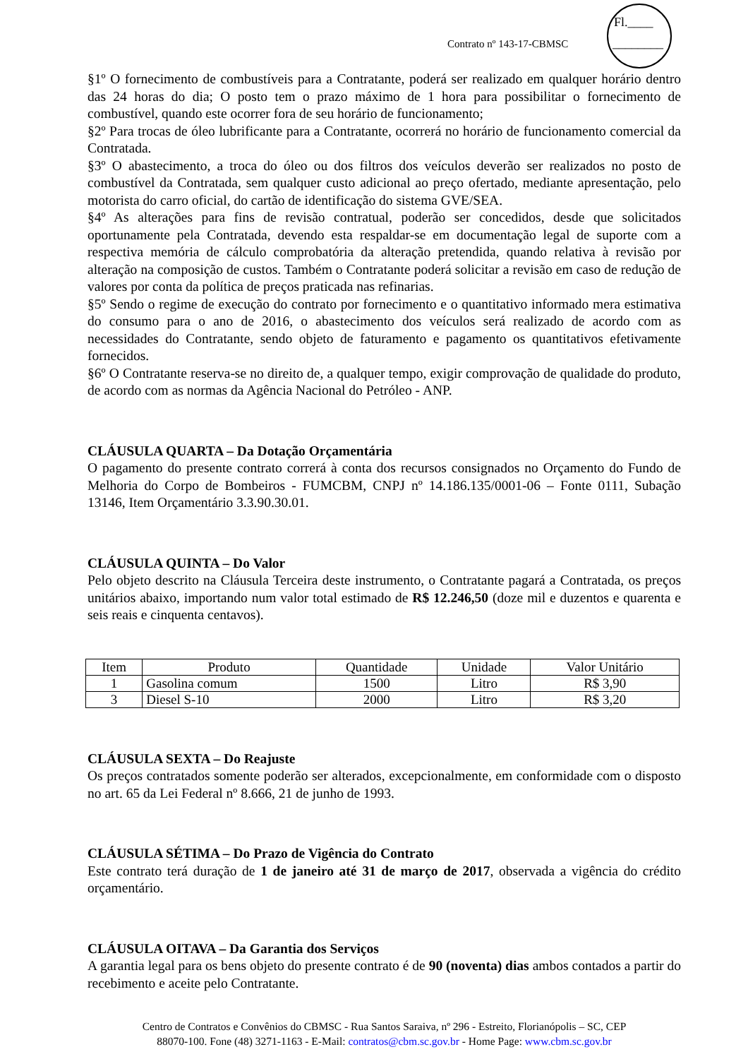Contrato nº 143-17-CBMSC
Fl.____
________
§1º O fornecimento de combustíveis para a Contratante, poderá ser realizado em qualquer horário dentro das 24 horas do dia; O posto tem o prazo máximo de 1 hora para possibilitar o fornecimento de combustível, quando este ocorrer fora de seu horário de funcionamento;
§2º Para trocas de óleo lubrificante para a Contratante, ocorrerá no horário de funcionamento comercial da Contratada.
§3º O abastecimento, a troca do óleo ou dos filtros dos veículos deverão ser realizados no posto de combustível da Contratada, sem qualquer custo adicional ao preço ofertado, mediante apresentação, pelo motorista do carro oficial, do cartão de identificação do sistema GVE/SEA.
§4º As alterações para fins de revisão contratual, poderão ser concedidos, desde que solicitados oportunamente pela Contratada, devendo esta respaldar-se em documentação legal de suporte com a respectiva memória de cálculo comprobatória da alteração pretendida, quando relativa à revisão por alteração na composição de custos. Também o Contratante poderá solicitar a revisão em caso de redução de valores por conta da política de preços praticada nas refinarias.
§5º Sendo o regime de execução do contrato por fornecimento e o quantitativo informado mera estimativa do consumo para o ano de 2016, o abastecimento dos veículos será realizado de acordo com as necessidades do Contratante, sendo objeto de faturamento e pagamento os quantitativos efetivamente fornecidos.
§6º O Contratante reserva-se no direito de, a qualquer tempo, exigir comprovação de qualidade do produto, de acordo com as normas da Agência Nacional do Petróleo - ANP.
CLÁUSULA QUARTA – Da Dotação Orçamentária
O pagamento do presente contrato correrá à conta dos recursos consignados no Orçamento do Fundo de Melhoria do Corpo de Bombeiros - FUMCBM, CNPJ nº 14.186.135/0001-06 – Fonte 0111, Subação 13146, Item Orçamentário 3.3.90.30.01.
CLÁUSULA QUINTA – Do Valor
Pelo objeto descrito na Cláusula Terceira deste instrumento, o Contratante pagará a Contratada, os preços unitários abaixo, importando num valor total estimado de R$ 12.246,50 (doze mil e duzentos e quarenta e seis reais e cinquenta centavos).
| Item | Produto | Quantidade | Unidade | Valor Unitário |
| --- | --- | --- | --- | --- |
| 1 | Gasolina comum | 1500 | Litro | R$ 3,90 |
| 3 | Diesel S-10 | 2000 | Litro | R$ 3,20 |
CLÁUSULA SEXTA – Do Reajuste
Os preços contratados somente poderão ser alterados, excepcionalmente, em conformidade com o disposto no art. 65 da Lei Federal nº 8.666, 21 de junho de 1993.
CLÁUSULA SÉTIMA – Do Prazo de Vigência do Contrato
Este contrato terá duração de 1 de janeiro até 31 de março de 2017, observada a vigência do crédito orçamentário.
CLÁUSULA OITAVA – Da Garantia dos Serviços
A garantia legal para os bens objeto do presente contrato é de 90 (noventa) dias ambos contados a partir do recebimento e aceite pelo Contratante.
Centro de Contratos e Convênios do CBMSC - Rua Santos Saraiva, nº 296 - Estreito, Florianópolis – SC, CEP
88070-100. Fone (48) 3271-1163 - E-Mail: contratos@cbm.sc.gov.br - Home Page: www.cbm.sc.gov.br